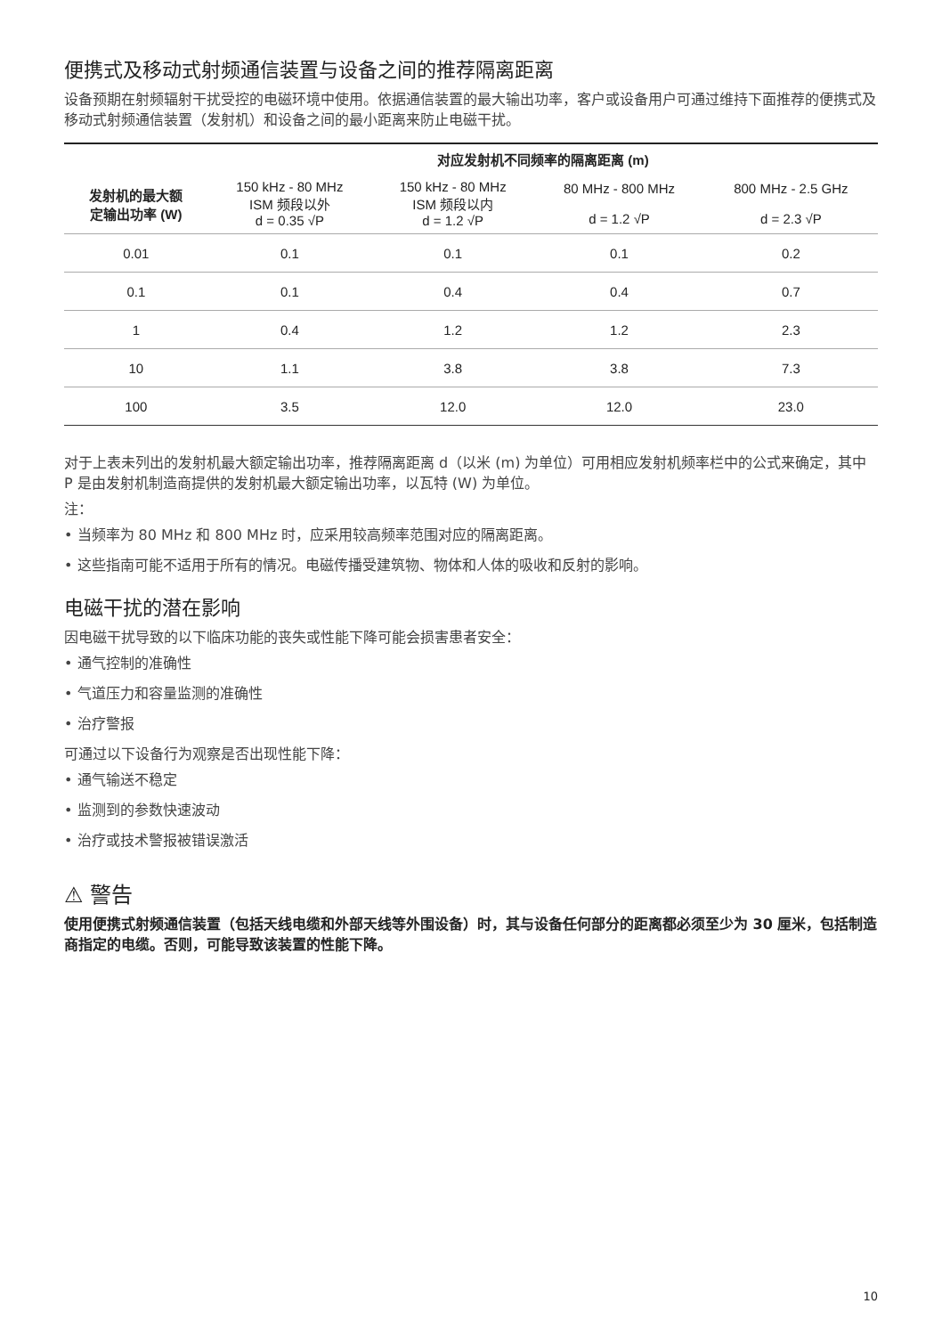便携式及移动式射频通信装置与设备之间的推荐隔离距离
设备预期在射频辐射干扰受控的电磁环境中使用。依据通信装置的最大输出功率，客户或设备用户可通过维持下面推荐的便携式及移动式射频通信装置（发射机）和设备之间的最小距离来防止电磁干扰。
| | 对应发射机不同频率的隔离距离 (m) | | | |
| --- | --- | --- | --- | --- |
| 发射机的最大额 定输出功率 (W) | 150 kHz - 80 MHz ISM 频段以外 d = 0.35 √P | 150 kHz - 80 MHz ISM 频段以内 d = 1.2 √P | 80 MHz - 800 MHz d = 1.2 √P | 800 MHz - 2.5 GHz d = 2.3 √P |
| 0.01 | 0.1 | 0.1 | 0.1 | 0.2 |
| 0.1 | 0.1 | 0.4 | 0.4 | 0.7 |
| 1 | 0.4 | 1.2 | 1.2 | 2.3 |
| 10 | 1.1 | 3.8 | 3.8 | 7.3 |
| 100 | 3.5 | 12.0 | 12.0 | 23.0 |
对于上表未列出的发射机最大额定输出功率，推荐隔离距离 d（以米 (m) 为单位）可用相应发射机频率栏中的公式来确定，其中 P 是由发射机制造商提供的发射机最大额定输出功率，以瓦特 (W) 为单位。
注：
• 当频率为 80 MHz 和 800 MHz 时，应采用较高频率范围对应的隔离距离。
• 这些指南可能不适用于所有的情况。电磁传播受建筑物、物体和人体的吸收和反射的影响。
电磁干扰的潜在影响
因电磁干扰导致的以下临床功能的丧失或性能下降可能会损害患者安全：
• 通气控制的准确性
• 气道压力和容量监测的准确性
• 治疗警报
可通过以下设备行为观察是否出现性能下降：
• 通气输送不稳定
• 监测到的参数快速波动
• 治疗或技术警报被错误激活
⚠ 警告
使用便携式射频通信装置（包括天线电缆和外部天线等外围设备）时，其与设备任何部分的距离都必须至少为 30 厘米，包括制造商指定的电缆。否则，可能导致该装置的性能下降。
10